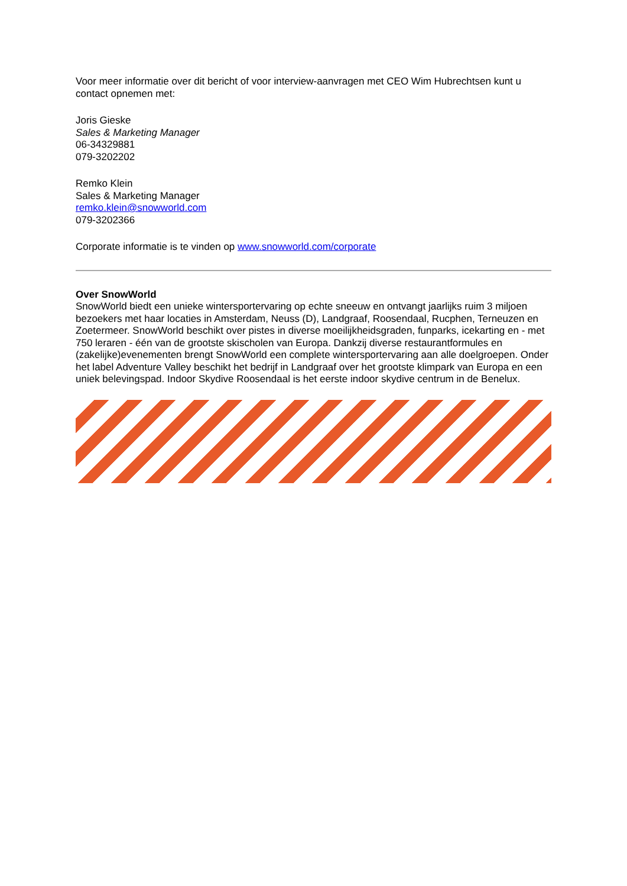Voor meer informatie over dit bericht of voor interview-aanvragen met CEO Wim Hubrechtsen kunt u contact opnemen met:
Joris Gieske
Sales & Marketing Manager
06-34329881
079-3202202
Remko Klein
Sales & Marketing Manager
remko.klein@snowworld.com
079-3202366
Corporate informatie is te vinden op www.snowworld.com/corporate
Over SnowWorld
SnowWorld biedt een unieke wintersportervaring op echte sneeuw en ontvangt jaarlijks ruim 3 miljoen bezoekers met haar locaties in Amsterdam, Neuss (D), Landgraaf, Roosendaal, Rucphen, Terneuzen en Zoetermeer. SnowWorld beschikt over pistes in diverse moeilijkheidsgraden, funparks, icekarting en - met 750 leraren - één van de grootste skischolen van Europa. Dankzij diverse restaurantformules en (zakelijke)evenementen brengt SnowWorld een complete wintersportervaring aan alle doelgroepen. Onder het label Adventure Valley beschikt het bedrijf in Landgraaf over het grootste klimpark van Europa en een uniek belevingspad. Indoor Skydive Roosendaal is het eerste indoor skydive centrum in de Benelux.